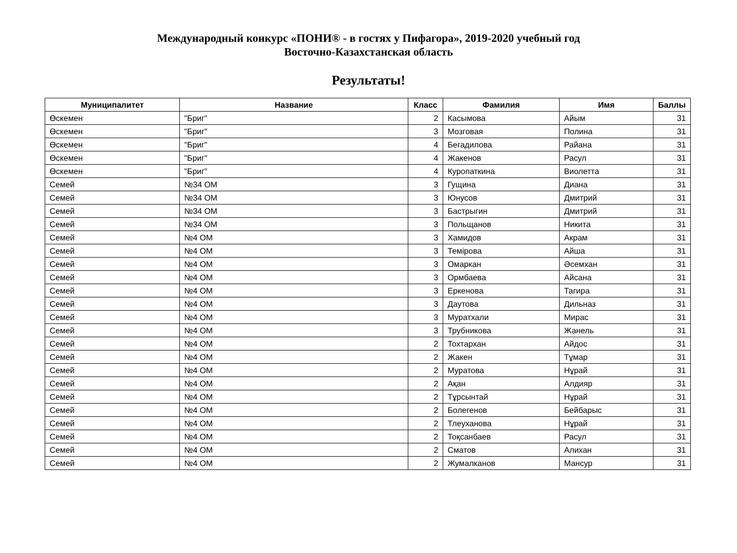Международный конкурс «ПОНИ® - в гостях у Пифагора», 2019-2020 учебный год
Восточно-Казахстанская область
Результаты!
| Муниципалитет | Название | Класс | Фамилия | Имя | Баллы |
| --- | --- | --- | --- | --- | --- |
| Өскемен | "Бриг" | 2 | Касымова | Айым | 31 |
| Өскемен | "Бриг" | 3 | Мозговая | Полина | 31 |
| Өскемен | "Бриг" | 4 | Бегадилова | Райана | 31 |
| Өскемен | "Бриг" | 4 | Жакенов | Расул | 31 |
| Өскемен | "Бриг" | 4 | Куропаткина | Виолетта | 31 |
| Семей | №34 ОМ | 3 | Гущина | Диана | 31 |
| Семей | №34 ОМ | 3 | Юнусов | Дмитрий | 31 |
| Семей | №34 ОМ | 3 | Бастрыгин | Дмитрий | 31 |
| Семей | №34 ОМ | 3 | Польщанов | Никита | 31 |
| Семей | №4 ОМ | 3 | Хамидов | Акрам | 31 |
| Семей | №4 ОМ | 3 | Темірова | Айша | 31 |
| Семей | №4 ОМ | 3 | Омаркан | Әсемхан | 31 |
| Семей | №4 ОМ | 3 | Ормбаева | Айсана | 31 |
| Семей | №4 ОМ | 3 | Еркенова | Тагира | 31 |
| Семей | №4 ОМ | 3 | Даутова | Дильназ | 31 |
| Семей | №4 ОМ | 3 | Муратхали | Мирас | 31 |
| Семей | №4 ОМ | 3 | Трубникова | Жанель | 31 |
| Семей | №4 ОМ | 2 | Тохтархан | Айдос | 31 |
| Семей | №4 ОМ | 2 | Жакен | Тұмар | 31 |
| Семей | №4 ОМ | 2 | Муратова | Нұрай | 31 |
| Семей | №4 ОМ | 2 | Ақан | Алдияр | 31 |
| Семей | №4 ОМ | 2 | Тұрсынтай | Нұрай | 31 |
| Семей | №4 ОМ | 2 | Болегенов | Бейбарыс | 31 |
| Семей | №4 ОМ | 2 | Тлеуханова | Нұрай | 31 |
| Семей | №4 ОМ | 2 | Тоқсанбаев | Расул | 31 |
| Семей | №4 ОМ | 2 | Сматов | Алихан | 31 |
| Семей | №4 ОМ | 2 | Жумалканов | Мансур | 31 |